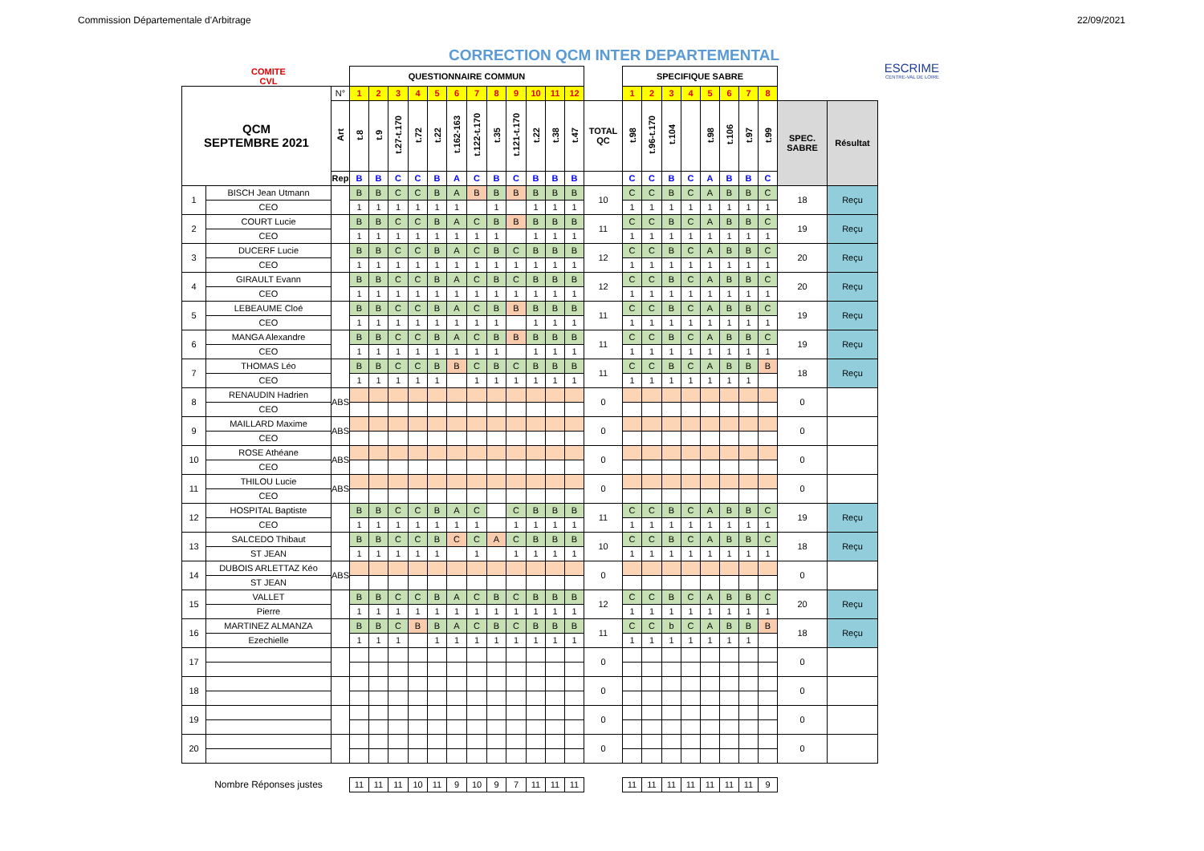Commission Départementale d'Arbitrage 22/09/2021
CORRECTION QCM INTER DEPARTEMENTAL
ESCRIME
CENTRE-VAL DE LOIRE
| | COMITE CVL | | QUESTIONNAIRE COMMUN | | | | | | | | | | | | | SPECIFIQUE SABRE | | | | | | | | | |
| QCM SEPTEMBRE 2021 | | N° | 1 | 2 | 3 | 4 | 5 | 6 | 7 | 8 | 9 | 10 | 11 | 12 | | 1 | 2 | 3 | 4 | 5 | 6 | 7 | 8 | | |
| | | Art | t.8 | t.9 | t.27-t.170 | t.72 | t.22 | t.162-163 | t.122-t.170 | t.35 | t.121-t.170 | t.22 | t.38 | t.47 | TOTAL QC | t.98 | t.96-t.170 | t.104 | | t.98 | t.106 | t.97 | t.99 | SPEC. SABRE | Résultat |
| | | Rep | B | B | C | C | B | A | C | B | C | B | B | B | | C | C | B | C | A | B | B | C | | |
| 1 | BISCH Jean Utmann | | B | B | C | C | B | A | B | B | B | B | B | B | 10 | C | C | B | C | A | B | B | C | 18 | Reçu |
| | CEO | | 1 | 1 | 1 | 1 | 1 | 1 | | 1 | | 1 | 1 | 1 | | 1 | 1 | 1 | 1 | 1 | 1 | 1 | 1 | | |
| 2 | COURT Lucie | | B | B | C | C | B | A | C | B | B | B | B | B | 11 | C | C | B | C | A | B | B | C | 19 | Reçu |
| | CEO | | 1 | 1 | 1 | 1 | 1 | 1 | 1 | 1 | | 1 | 1 | 1 | | 1 | 1 | 1 | 1 | 1 | 1 | 1 | 1 | | |
| 3 | DUCERF Lucie | | B | B | C | C | B | A | C | B | C | B | B | B | 12 | C | C | B | C | A | B | B | C | 20 | Reçu |
| | CEO | | 1 | 1 | 1 | 1 | 1 | 1 | 1 | 1 | 1 | 1 | 1 | 1 | | 1 | 1 | 1 | 1 | 1 | 1 | 1 | 1 | | |
| 4 | GIRAULT Evann | | B | B | C | C | B | A | C | B | C | B | B | B | 12 | C | C | B | C | A | B | B | C | 20 | Reçu |
| | CEO | | 1 | 1 | 1 | 1 | 1 | 1 | 1 | 1 | 1 | 1 | 1 | 1 | | 1 | 1 | 1 | 1 | 1 | 1 | 1 | 1 | | |
| 5 | LEBEAUME Cloé | | B | B | C | C | B | A | C | B | B | B | B | B | 11 | C | C | B | C | A | B | B | C | 19 | Reçu |
| | CEO | | 1 | 1 | 1 | 1 | 1 | 1 | 1 | 1 | | 1 | 1 | 1 | | 1 | 1 | 1 | 1 | 1 | 1 | 1 | 1 | | |
| 6 | MANGA Alexandre | | B | B | C | C | B | A | C | B | B | B | B | B | 11 | C | C | B | C | A | B | B | C | 19 | Reçu |
| | CEO | | 1 | 1 | 1 | 1 | 1 | 1 | 1 | 1 | | 1 | 1 | 1 | | 1 | 1 | 1 | 1 | 1 | 1 | 1 | 1 | | |
| 7 | THOMAS Léo | | B | B | C | C | B | B | C | B | C | B | B | B | 11 | C | C | B | C | A | B | B | B | 18 | Reçu |
| | CEO | | 1 | 1 | 1 | 1 | 1 | | 1 | 1 | 1 | 1 | 1 | 1 | | 1 | 1 | 1 | 1 | 1 | 1 | 1 | | | |
| 8 | RENAUDIN Hadrien | ABS | | | | | | | | | | | | | 0 | | | | | | | | | 0 | |
| | CEO | | | | | | | | | | | | | | | | | | | | | | | | |
| 9 | MAILLARD Maxime | ABS | | | | | | | | | | | | | 0 | | | | | | | | | 0 | |
| | CEO | | | | | | | | | | | | | | | | | | | | | | | | |
| 10 | ROSE Athéane | ABS | | | | | | | | | | | | | 0 | | | | | | | | | 0 | |
| | CEO | | | | | | | | | | | | | | | | | | | | | | | | |
| 11 | THILOU Lucie | ABS | | | | | | | | | | | | | 0 | | | | | | | | | 0 | |
| | CEO | | | | | | | | | | | | | | | | | | | | | | | | |
| 12 | HOSPITAL Baptiste | | B | B | C | C | B | A | C | | C | B | B | B | 11 | C | C | B | C | A | B | B | C | 19 | Reçu |
| | CEO | | 1 | 1 | 1 | 1 | 1 | 1 | 1 | | 1 | 1 | 1 | 1 | | 1 | 1 | 1 | 1 | 1 | 1 | 1 | 1 | | |
| 13 | SALCEDO Thibaut | | B | B | C | C | B | C | C | A | C | B | B | B | 10 | C | C | B | C | A | B | B | C | 18 | Reçu |
| | ST JEAN | | 1 | 1 | 1 | 1 | 1 | | 1 | | 1 | 1 | 1 | 1 | | 1 | 1 | 1 | 1 | 1 | 1 | 1 | 1 | | |
| 14 | DUBOIS ARLETTAZ Kéo | ABS | | | | | | | | | | | | | 0 | | | | | | | | | 0 | |
| | ST JEAN | | | | | | | | | | | | | | | | | | | | | | | | |
| 15 | VALLET | | B | B | C | C | B | A | C | B | C | B | B | B | 12 | C | C | B | C | A | B | B | C | 20 | Reçu |
| | Pierre | | 1 | 1 | 1 | 1 | 1 | 1 | 1 | 1 | 1 | 1 | 1 | 1 | | 1 | 1 | 1 | 1 | 1 | 1 | 1 | 1 | | |
| 16 | MARTINEZ ALMANZA | | B | B | C | B | B | A | C | B | C | B | B | B | 11 | C | C | b | C | A | B | B | B | 18 | Reçu |
| | Ezechielle | | 1 | 1 | 1 | | 1 | 1 | 1 | 1 | 1 | 1 | 1 | 1 | | 1 | 1 | 1 | 1 | 1 | 1 | 1 | | | |
| 17 | | | | | | | | | | | | | | | 0 | | | | | | | | | 0 | |
| 18 | | | | | | | | | | | | | | | 0 | | | | | | | | | 0 | |
| 19 | | | | | | | | | | | | | | | 0 | | | | | | | | | 0 | |
| 20 | | | | | | | | | | | | | | | 0 | | | | | | | | | 0 | |
| | Nombre Réponses justes | | 11 | 11 | 11 | 10 | 11 | 9 | 10 | 9 | 7 | 11 | 11 | 11 | | 11 | 11 | 11 | 11 | 11 | 11 | 11 | 9 | | |